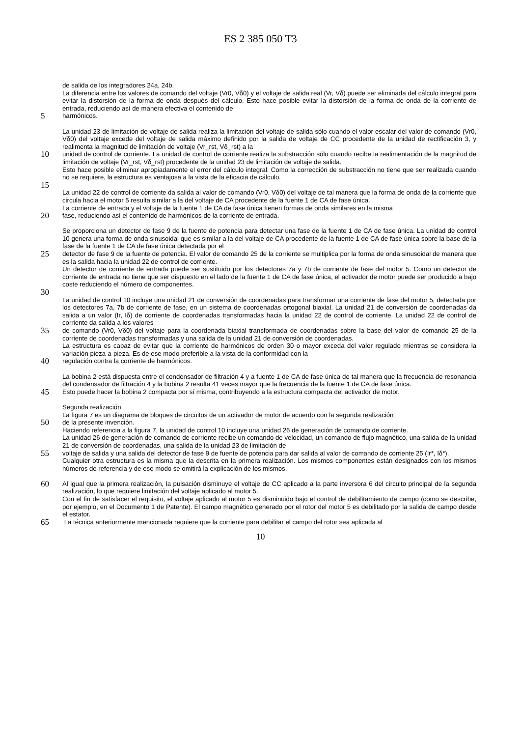ES 2 385 050 T3
de salida de los integradores 24a, 24b.
La diferencia entre los valores de comando del voltaje (Vr0, Vδ0) y el voltaje de salida real (Vr, Vδ) puede ser eliminada del cálculo integral para evitar la distorsión de la forma de onda después del cálculo. Esto hace posible evitar la distorsión de la forma de onda de la corriente de entrada, reduciendo así de manera efectiva el contenido de
5
harmónicos.
La unidad 23 de limitación de voltaje de salida realiza la limitación del voltaje de salida sólo cuando el valor escalar del valor de comando (Vr0, Vδ0) del voltaje excede del voltaje de salida máximo definido por la salida de voltaje de CC procedente de la unidad de rectificación 3, y realimenta la magnitud de limitación de voltaje (Vr_rst, Vδ_rst) a la
10
unidad de control de corriente. La unidad de control de corriente realiza la substracción sólo cuando recibe la realimentación de la magnitud de limitación de voltaje (Vr_rst, Vδ_rst) procedente de la unidad 23 de limitación de voltaje de salida.
Esto hace posible eliminar apropiadamente el error del cálculo integral. Como la corrección de substracción no tiene que ser realizada cuando no se requiere, la estructura es ventajosa a la vista de la eficacia de cálculo.
15
La unidad 22 de control de corriente da salida al valor de comando (Vr0, Vδ0) del voltaje de tal manera que la forma de onda de la corriente que circula hacia el motor 5 resulta similar a la del voltaje de CA procedente de la fuente 1 de CA de fase única.
La corriente de entrada y el voltaje de la fuente 1 de CA de fase única tienen formas de onda similares en la misma
20
fase, reduciendo así el contenido de harmónicos de la corriente de entrada.
Se proporciona un detector de fase 9 de la fuente de potencia para detectar una fase de la fuente 1 de CA de fase única. La unidad de control 10 genera una forma de onda sinusoidal que es similar a la del voltaje de CA procedente de la fuente 1 de CA de fase única sobre la base de la fase de la fuente 1 de CA de fase única detectada por el
25
detector de fase 9 de la fuente de potencia. El valor de comando 25 de la corriente se multiplica por la forma de onda sinusoidal de manera que es la salida hacia la unidad 22 de control de corriente.
Un detector de corriente de entrada puede ser sustituido por los detectores 7a y 7b de corriente de fase del motor 5. Como un detector de corriente de entrada no tiene que ser dispuesto en el lado de la fuente 1 de CA de fase única, el activador de motor puede ser producido a bajo coste reduciendo el número de componentes.
30
La unidad de control 10 incluye una unidad 21 de conversión de coordenadas para transformar una corriente de fase del motor 5, detectada por los detectores 7a, 7b de corriente de fase, en un sistema de coordenadas ortogonal biaxial. La unidad 21 de conversión de coordenadas da salida a un valor (Ir, Iδ) de corriente de coordenadas transformadas hacia la unidad 22 de control de corriente. La unidad 22 de control de corriente da salida a los valores
35
de comando (Vr0, Vδ0) del voltaje para la coordenada biaxial transformada de coordenadas sobre la base del valor de comando 25 de la corriente de coordenadas transformadas y una salida de la unidad 21 de conversión de coordenadas.
La estructura es capaz de evitar que la corriente de harmónicos de orden 30 o mayor exceda del valor regulado mientras se considera la variación pieza-a-pieza. Es de ese modo preferible a la vista de la conformidad con la
40
regulación contra la corriente de harmónicos.
La bobina 2 está dispuesta entre el condensador de filtración 4 y a fuente 1 de CA de fase única de tal manera que la frecuencia de resonancia del condensador de filtración 4 y la bobina 2 resulta 41 veces mayor que la frecuencia de la fuente 1 de CA de fase única.
45
Esto puede hacer la bobina 2 compacta por sí misma, contribuyendo a la estructura compacta del activador de motor.
Segunda realización
La figura 7 es un diagrama de bloques de circuitos de un activador de motor de acuerdo con la segunda realización
50
de la presente invención.
Haciendo referencia a la figura 7, la unidad de control 10 incluye una unidad 26 de generación de comando de corriente.
La unidad 26 de generación de comando de corriente recibe un comando de velocidad, un comando de flujo magnético, una salida de la unidad 21 de conversión de coordenadas, una salida de la unidad 23 de limitación de
55
voltaje de salida y una salida del detector de fase 9 de fuente de potencia para dar salida al valor de comando de corriente 25 (Ir*, Iδ*).
Cualquier otra estructura es la misma que la descrita en la primera realización. Los mismos componentes están designados con los mismos números de referencia y de ese modo se omitirá la explicación de los mismos.
60
Al igual que la primera realización, la pulsación disminuye el voltaje de CC aplicado a la parte inversora 6 del circuito principal de la segunda realización, lo que requiere limitación del voltaje aplicado al motor 5.
Con el fin de satisfacer el requisito, el voltaje aplicado al motor 5 es disminuido bajo el control de debilitamiento de campo (como se describe, por ejemplo, en el Documento 1 de Patente). El campo magnético generado por el rotor del motor 5 es debilitado por la salida de campo desde el estator.
65
La técnica anteriormente mencionada requiere que la corriente para debilitar el campo del rotor sea aplicada al
10